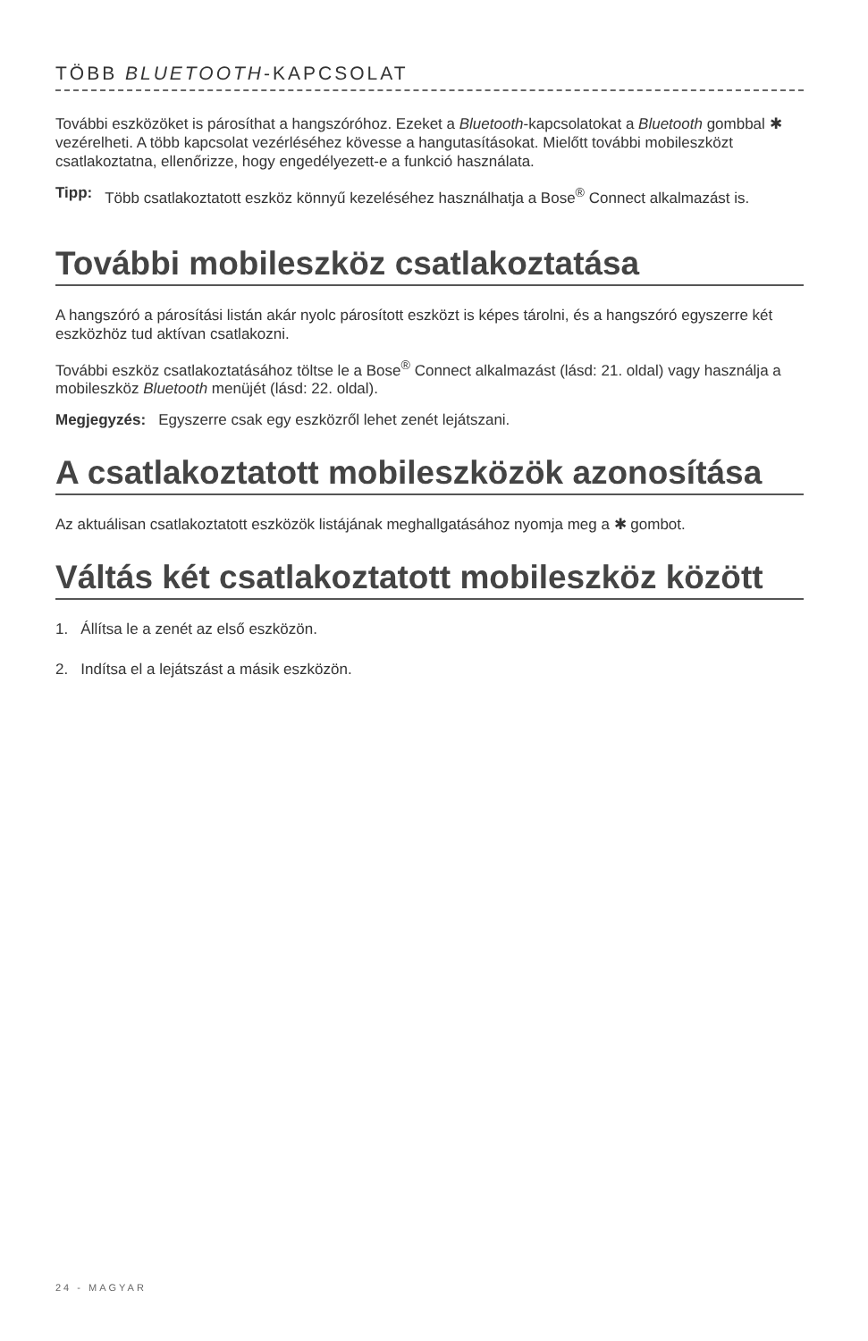TÖBB BLUETOOTH-KAPCSOLAT
További eszközöket is párosíthat a hangszóróhoz. Ezeket a Bluetooth-kapcsolatokat a Bluetooth gombbal ✱ vezérelheti. A több kapcsolat vezérléséhez kövesse a hangutasításokat. Mielőtt további mobileszközt csatlakoztatna, ellenőrizze, hogy engedélyezett-e a funkció használata.
Tipp: Több csatlakoztatott eszköz könnyű kezeléséhez használhatja a Bose<sup>®</sup> Connect alkalmazást is.
További mobileszköz csatlakoztatása
A hangszóró a párosítási listán akár nyolc párosított eszközt is képes tárolni, és a hangszóró egyszerre két eszközhöz tud aktívan csatlakozni.
További eszköz csatlakoztatásához töltse le a Bose<sup>®</sup> Connect alkalmazást (lásd: 21. oldal) vagy használja a mobileszköz Bluetooth menüjét (lásd: 22. oldal).
Megjegyzés: Egyszerre csak egy eszközről lehet zenét lejátszani.
A csatlakoztatott mobileszközök azonosítása
Az aktuálisan csatlakoztatott eszközök listájának meghallgatásához nyomja meg a ✱ gombot.
Váltás két csatlakoztatott mobileszköz között
1. Állítsa le a zenét az első eszközön.
2. Indítsa el a lejátszást a másik eszközön.
24 - MAGYAR